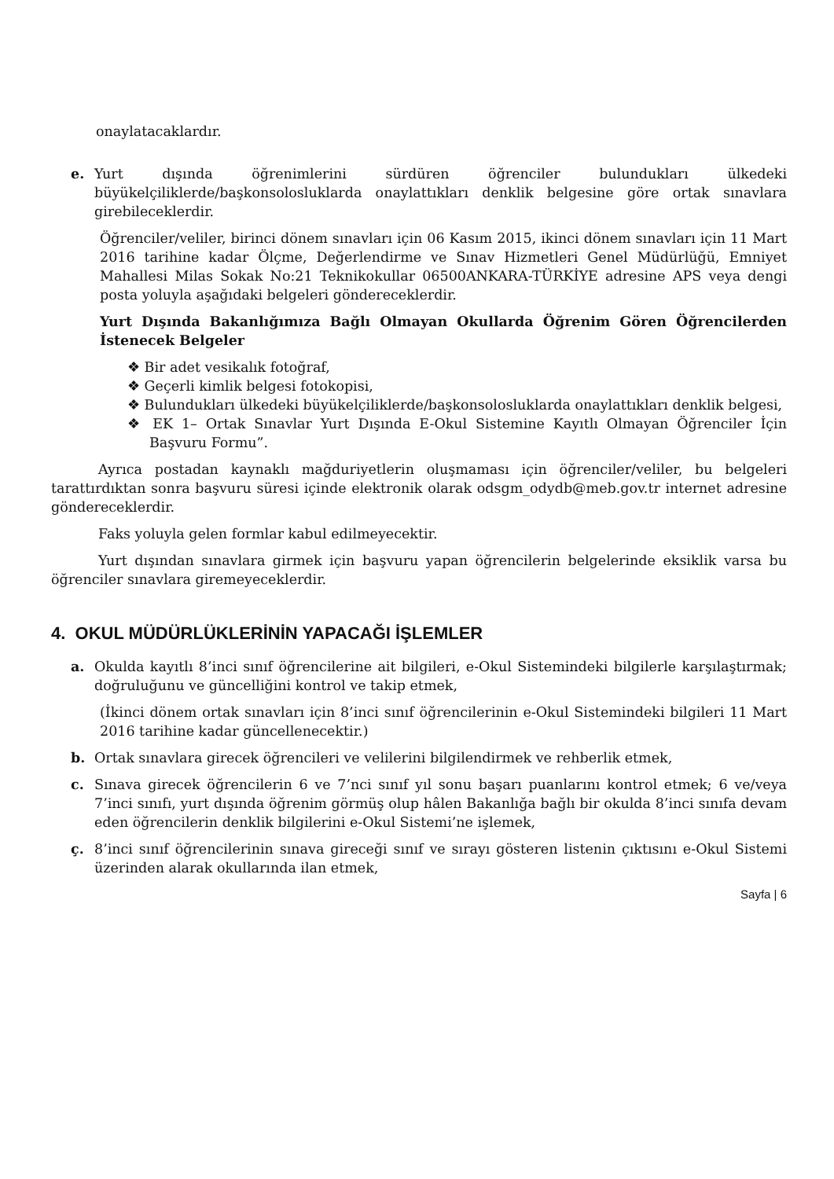onaylatacaklardır.
e. Yurt dışında öğrenimlerini sürdüren öğrenciler bulundukları ülkedeki büyükelçiliklerde/başkonsolosluklarda onaylattıkları denklik belgesine göre ortak sınavlara girebileceklerdir.
Öğrenciler/veliler, birinci dönem sınavları için 06 Kasım 2015, ikinci dönem sınavları için 11 Mart 2016 tarihine kadar Ölçme, Değerlendirme ve Sınav Hizmetleri Genel Müdürlüğü, Emniyet Mahallesi Milas Sokak No:21 Teknikokullar 06500ANKARA-TÜRKİYE adresine APS veya dengi posta yoluyla aşağıdaki belgeleri göndereceklerdir.
Yurt Dışında Bakanlığımıza Bağlı Olmayan Okullarda Öğrenim Gören Öğrencilerden İstenecek Belgeler
❖ Bir adet vesikalık fotoğraf,
❖ Geçerli kimlik belgesi fotokopisi,
❖ Bulundukları ülkedeki büyükelçiliklerde/başkonsolosluklarda onaylattıkları denklik belgesi,
❖ EK 1– Ortak Sınavlar Yurt Dışında E-Okul Sistemine Kayıtlı Olmayan Öğrenciler İçin Başvuru Formu”.
Ayrıca postadan kaynaklı mağduriyetlerin oluşmaması için öğrenciler/veliler, bu belgeleri tarattırdıktan sonra başvuru süresi içinde elektronik olarak odsgm_odydb@meb.gov.tr internet adresine göndereceklerdir.
Faks yoluyla gelen formlar kabul edilmeyecektir.
Yurt dışından sınavlara girmek için başvuru yapan öğrencilerin belgelerinde eksiklik varsa bu öğrenciler sınavlara giremeyeceklerdir.
4. OKUL MÜDÜRLÜKLERİNİN YAPACAĞI İŞLEMLER
a. Okulda kayıtlı 8’inci sınıf öğrencilerine ait bilgileri, e-Okul Sistemindeki bilgilerle karşılaştırmak; doğruluğunu ve güncelliğini kontrol ve takip etmek,
(İkinci dönem ortak sınavları için 8’inci sınıf öğrencilerinin e-Okul Sistemindeki bilgileri 11 Mart 2016 tarihine kadar güncellenecektir.)
b. Ortak sınavlara girecek öğrencileri ve velilerini bilgilendirmek ve rehberlik etmek,
c. Sınava girecek öğrencilerin 6 ve 7’nci sınıf yıl sonu başarı puanlarını kontrol etmek; 6 ve/veya 7’inci sınıfı, yurt dışında öğrenim görmüş olup hâlen Bakanlığa bağlı bir okulda 8’inci sınıfa devam eden öğrencilerin denklik bilgilerini e-Okul Sistemi’ne işlemek,
ç. 8’inci sınıf öğrencilerinin sınava gireceği sınıf ve sırayı gösteren listenin çıktısını e-Okul Sistemi üzerinden alarak okullarında ilan etmek,
Sayfa | 6